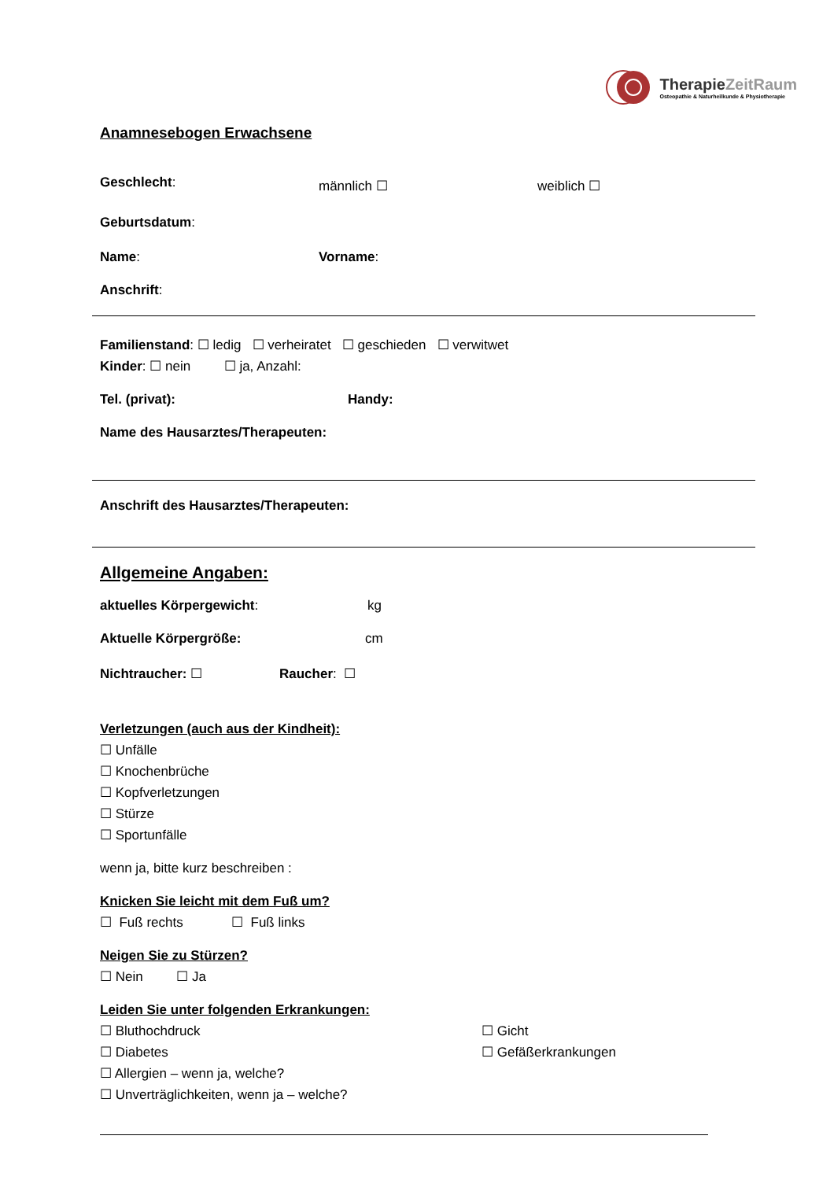TherapieZeitRaum
Osteopathie & Naturheilkunde & Physiotherapie
Anamnesebogen Erwachsene
Geschlecht:
männlich ☐ weiblich ☐
Geburtsdatum:
Name: Vorname:
Anschrift:
Familienstand: ☐ ledig ☐ verheiratet ☐ geschieden ☐ verwitwet
Kinder: ☐ nein ☐ ja, Anzahl:
Tel. (privat): Handy:
Name des Hausarztes/Therapeuten:
Anschrift des Hausarztes/Therapeuten:
Allgemeine Angaben:
aktuelles Körpergewicht: kg
Aktuelle Körpergröße: cm
Nichtraucher: ☐ Raucher: ☐
Verletzungen (auch aus der Kindheit):
☐ Unfälle
☐ Knochenbrüche
☐ Kopfverletzungen
☐ Stürze
☐ Sportunfälle
wenn ja, bitte kurz beschreiben :
Knicken Sie leicht mit dem Fuß um?
☐ Fuß rechts ☐ Fuß links
Neigen Sie zu Stürzen?
☐ Nein ☐ Ja
Leiden Sie unter folgenden Erkrankungen:
☐ Bluthochdruck ☐ Gicht
☐ Diabetes ☐ Gefäßerkrankungen
☐ Allergien – wenn ja, welche?
☐ Unverträglichkeiten, wenn ja – welche?